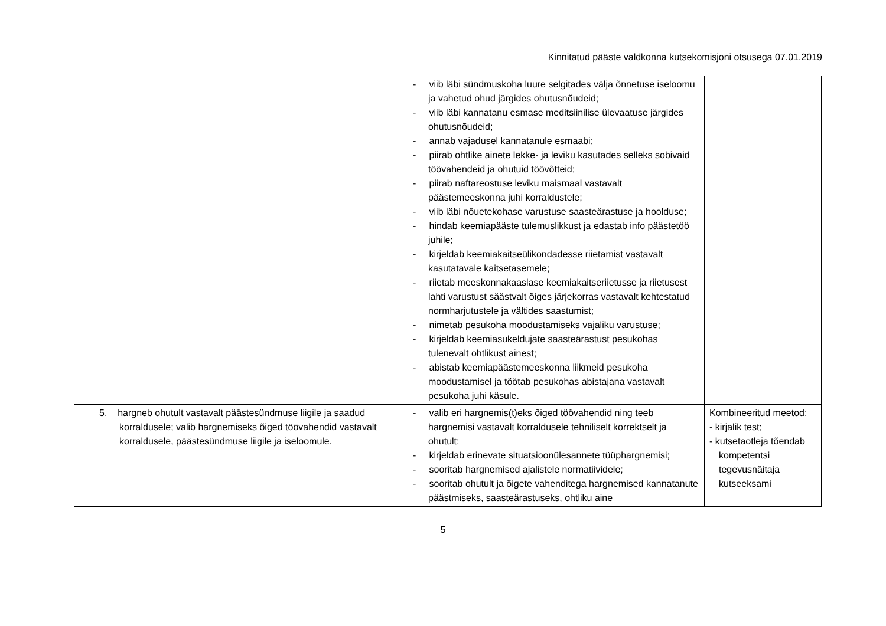Kinnitatud pääste valdkonna kutsekomisjoni otsusega 07.01.2019
| | - viib läbi sündmuskoha luure selgitades välja õnnetuse iseloomu ja vahetud ohud järgides ohutusnõudeid; - viib läbi kannatanu esmase meditsiinilise ülevaatuse järgides ohutusnõudeid; - annab vajadusel kannatanule esmaabi; - piirab ohtlike ainete lekke- ja leviku kasutades selleks sobivaid töövahendeid ja ohutuid töövõtteid; - piirab naftareostuse leviku maismaal vastavalt päästemeeskonna juhi korraldustele; - viib läbi nõuetekohase varustuse saasteärastuse ja hoolduse; - hindab keemiapääste tulemuslikkust ja edastab info päästetöö juhile; - kirjeldab keemiakaitseülikondadesse riietamist vastavalt kasutatavale kaitsetasemele; - riietab meeskonnakaaslase keemiakaitseriietusse ja riietusest lahti varustust säästvalt õiges järjekorras vastavalt kehtestatud normharjutustele ja vältides saastumist; - nimetab pesukoha moodustamiseks vajaliku varustuse; - kirjeldab keemiasukeldujate saasteärastust pesukohas tulenevalt ohtlikust ainest; - abistab keemiapäästemeeskonna liikmeid pesukoha moodustamisel ja töötab pesukohas abistajana vastavalt pesukoha juhi käsule. | |
| 5. hargneb ohutult vastavalt päästesündmuse liigile ja saadud korraldusele; valib hargnemiseks õiged töövahendid vastavalt korraldusele, päästesündmuse liigile ja iseloomule. | - valib eri hargnemis(t)eks õiged töövahendid ning teeb hargnemisi vastavalt korraldusele tehniliselt korrektselt ja ohutult; - kirjeldab erinevate situatsioonülesannete tüüphargnemisi; - sooritab hargnemised ajalistele normatiividele; - sooritab ohutult ja õigete vahenditega hargnemised kannatanute päästmiseks, saasteärastuseks, ohtliku aine | Kombineeritud meetod: - kirjalik test; - kutsetaotleja tõendab kompetentsi tegevusnäitaja kutseeksami |
5